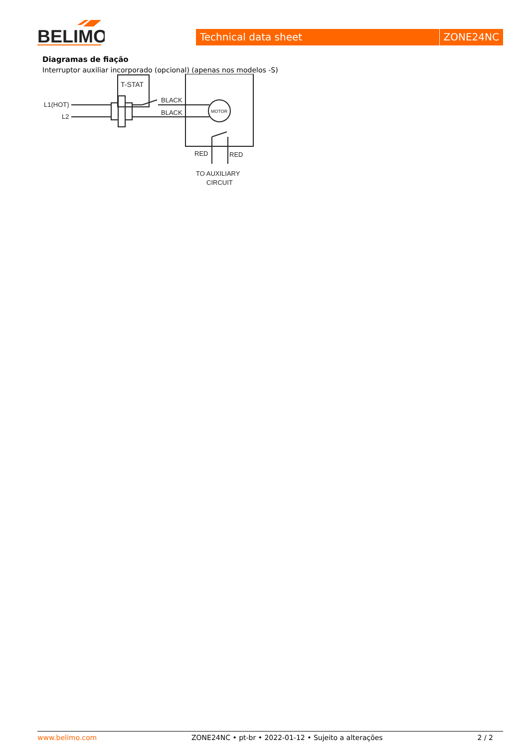BELIMO
Technical data sheet ZONE24NC
Diagramas de fiação
Interruptor auxiliar incorporado (opcional) (apenas nos modelos -S)
L1(HOT)
L2
T-STAT
BLACK
BLACK
MOTOR
RED
RED
TO AUXILIARY
CIRCUIT
www.belimo.com ZONE24NC • pt-br • 2022-01-12 • Sujeito a alterações 2 / 2